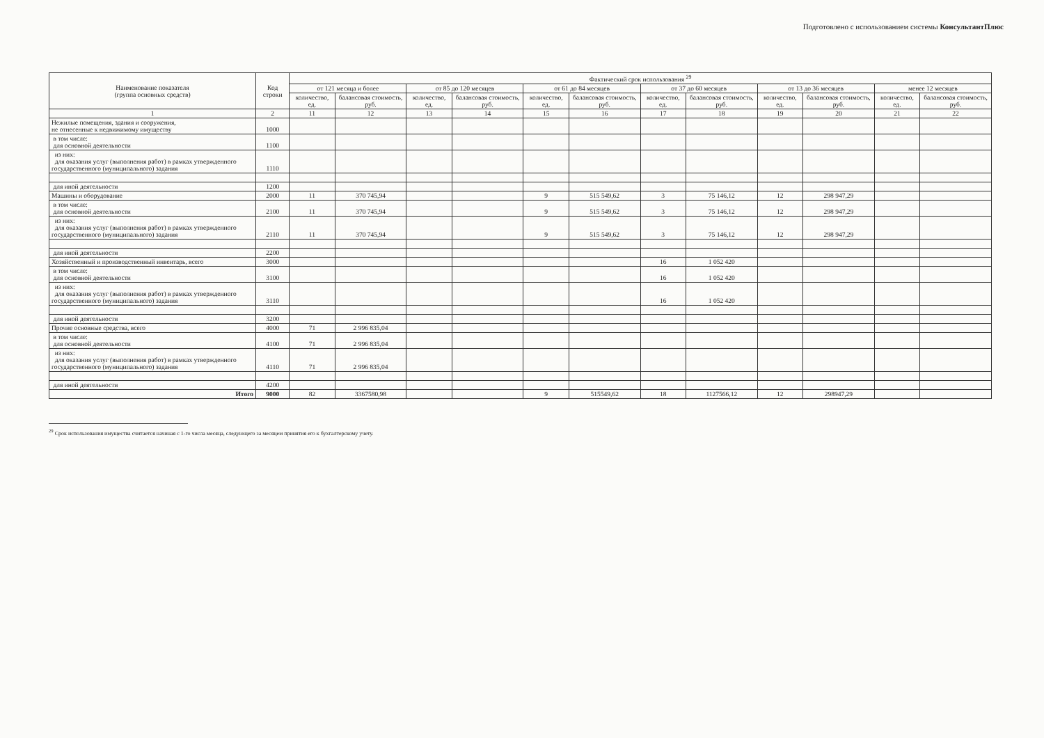Подготовлено с использованием системы КонсультантПлюс
| Наименование показателя (группа основных средств) | Код строки | Фактический срок использования <sup>29</sup> | | | | | | | | | | | |
| --- | --- | --- | --- | --- | --- | --- | --- | --- | --- | --- | --- | --- | --- |
| | | от 121 месяца и более | | от 85 до 120 месяцев | | от 61 до 84 месяцев | | от 37 до 60 месяцев | | от 13 до 36 месяцев | | менее 12 месяцев | |
| | | количество, ед. | балансовая стоимость, руб. | количество, ед. | балансовая стоимость, руб. | количество, ед. | балансовая стоимость, руб. | количество, ед. | балансовая стоимость, руб. | количество, ед. | балансовая стоимость, руб. | количество, ед. | балансовая стоимость, руб. |
| 1 | 2 | 11 | 12 | 13 | 14 | 15 | 16 | 17 | 18 | 19 | 20 | 21 | 22 |
| Нежилые помещения, здания и сооружения, не отнесенные к недвижимому имуществу | 1000 | | | | | | | | | | | | |
| в том числе: для основной деятельности | 1100 | | | | | | | | | | | | |
| из них: для оказания услуг (выполнения работ) в рамках утвержденного государственного (муниципального) задания | 1110 | | | | | | | | | | | | |
| для иной деятельности | 1200 | | | | | | | | | | | | |
| Машины и оборудование | 2000 | 11 | 370 745,94 | | | 9 | 515 549,62 | 3 | 75 146,12 | 12 | 298 947,29 | | |
| в том числе: для основной деятельности | 2100 | 11 | 370 745,94 | | | 9 | 515 549,62 | 3 | 75 146,12 | 12 | 298 947,29 | | |
| из них: для оказания услуг (выполнения работ) в рамках утвержденного государственного (муниципального) задания | 2110 | 11 | 370 745,94 | | | 9 | 515 549,62 | 3 | 75 146,12 | 12 | 298 947,29 | | |
| для иной деятельности | 2200 | | | | | | | | | | | | |
| Хозяйственный и производственный инвентарь, всего | 3000 | | | | | | | 16 | 1 052 420 | | | | |
| в том числе: для основной деятельности | 3100 | | | | | | | 16 | 1 052 420 | | | | |
| из них: для оказания услуг (выполнения работ) в рамках утвержденного государственного (муниципального) задания | 3110 | | | | | | | 16 | 1 052 420 | | | | |
| для иной деятельности | 3200 | | | | | | | | | | | | |
| Прочие основные средства, всего | 4000 | 71 | 2 996 835,04 | | | | | | | | | | |
| в том числе: для основной деятельности | 4100 | 71 | 2 996 835,04 | | | | | | | | | | |
| из них: для оказания услуг (выполнения работ) в рамках утвержденного государственного (муниципального) задания | 4110 | 71 | 2 996 835,04 | | | | | | | | | | |
| для иной деятельности | 4200 | | | | | | | | | | | | |
| Итого | 9000 | 82 | 3367580,98 | | | 9 | 515549,62 | 18 | 1127566,12 | 12 | 298947,29 | | |
<sup>29</sup> Срок использования имущества считается начиная с 1-го числа месяца, следующего за месяцем принятия его к бухгалтерскому учету.